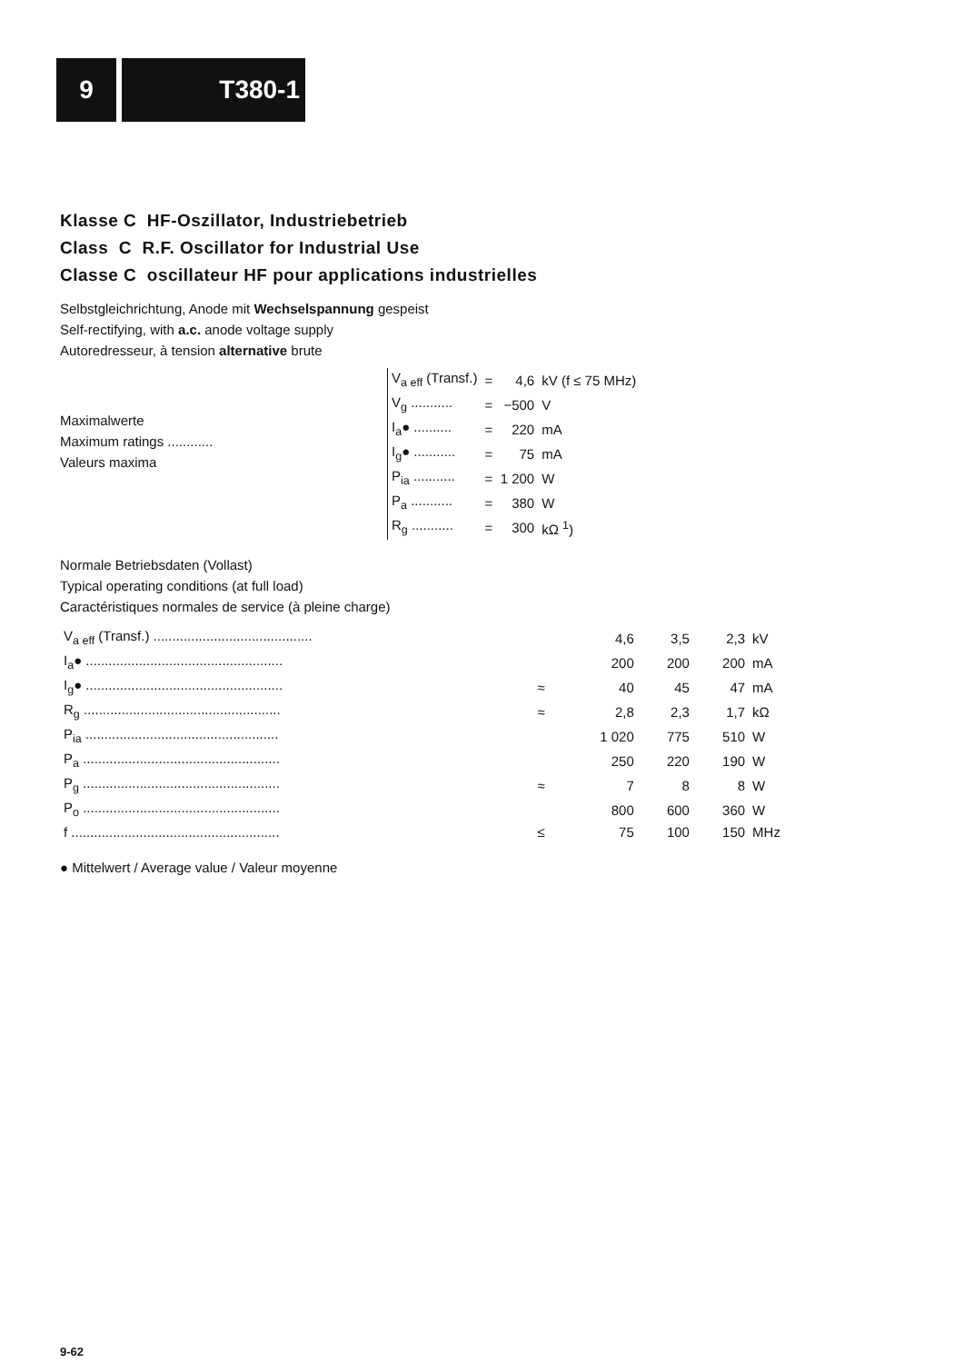9 T380-1
Klasse C HF-Oszillator, Industriebetrieb
Class C R.F. Oscillator for Industrial Use
Classe C oscillateur HF pour applications industrielles
Selbstgleichrichtung, Anode mit Wechselspannung gespeist
Self-rectifying, with a.c. anode voltage supply
Autoredresseur, à tension alternative brute
Maximalwerte
Maximum ratings ............
Valeurs maxima
| V<sub>a eff</sub> (Transf.) | = | 4,6 | kV (f ≤ 75 MHz) |
| V<sub>g</sub> ........... | = | −500 | V |
| I<sub>a</sub>● .......... | = | 220 | mA |
| I<sub>g</sub>● ........... | = | 75 | mA |
| P<sub>ia</sub> ........... | = | 1 200 | W |
| P<sub>a</sub> ........... | = | 380 | W |
| R<sub>g</sub> ........... | = | 300 | kΩ <sup>1</sup>) |
Normale Betriebsdaten (Vollast)
Typical operating conditions (at full load)
Caractéristiques normales de service (à pleine charge)
| V<sub>a eff</sub> (Transf.) .......................................... | | 4,6 | 3,5 | 2,3 | kV |
| I<sub>a</sub>● .................................................... | | 200 | 200 | 200 | mA |
| I<sub>g</sub>● .................................................... | ≈ | 40 | 45 | 47 | mA |
| R<sub>g</sub> .................................................... | ≈ | 2,8 | 2,3 | 1,7 | kΩ |
| P<sub>ia</sub> ................................................... | | 1 020 | 775 | 510 | W |
| P<sub>a</sub> .................................................... | | 250 | 220 | 190 | W |
| P<sub>g</sub> .................................................... | ≈ | 7 | 8 | 8 | W |
| P<sub>o</sub> .................................................... | | 800 | 600 | 360 | W |
| f ....................................................... | ≤ | 75 | 100 | 150 | MHz |
● Mittelwert / Average value / Valeur moyenne
9-62